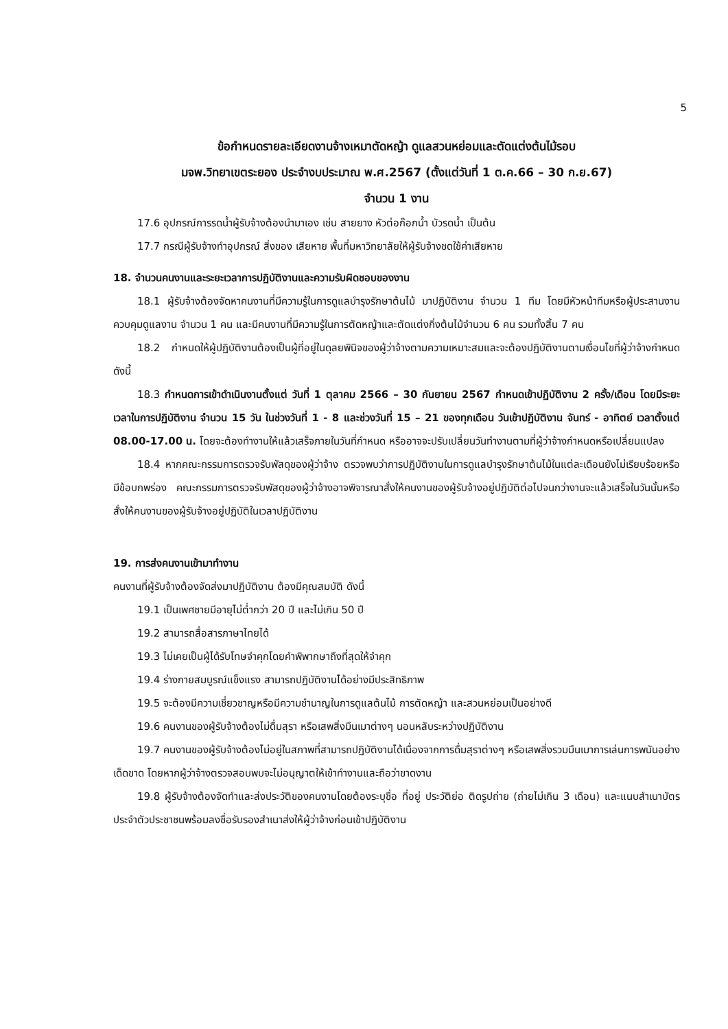5
ข้อกำหนดรายละเอียดงานจ้างเหมาตัดหญ้า ดูแลสวนหย่อมและตัดแต่งต้นไม้รอบ
มจพ.วิทยาเขตระยอง ประจำงบประมาณ พ.ศ.2567 (ตั้งแต่วันที่ 1 ต.ค.66 – 30 ก.ย.67)
จำนวน 1 งาน
17.6 อุปกรณ์การรดน้ำผู้รับจ้างต้องนำมาเอง เช่น สายยาง หัวต่อก๊อกน้ำ บัวรดน้ำ เป็นต้น
17.7 กรณีผู้รับจ้างทำอุปกรณ์ สิ่งของ เสียหาย พื้นที่มหาวิทยาลัยให้ผู้รับจ้างชดใช้ค่าเสียหาย
18. จำนวนคนงานและระยะเวลาการปฏิบัติงานและความรับผิดชอบของงาน
18.1 ผู้รับจ้างต้องจัดหาคนงานที่มีความรู้ในการดูแลบำรุงรักษาต้นไม้ มาปฏิบัติงาน จำนวน 1 ทีม โดยมีหัวหน้าทีมหรือผู้ประสานงานควบคุมดูแลงาน จำนวน 1 คน และมีคนงานที่มีความรู้ในการตัดหญ้าและตัดแต่งกิ่งต้นไม้จำนวน 6 คน รวมทั้งสิ้น 7 คน
18.2 กำหนดให้ผู้ปฏิบัติงานต้องเป็นผู้ที่อยู่ในดุลยพินิจของผู้ว่าจ้างตามความเหมาะสมและจะต้องปฏิบัติงานตามเงื่อนไขที่ผู้ว่าจ้างกำหนด ดังนี้
18.3 กำหนดการเข้าดำเนินงานตั้งแต่ วันที่ 1 ตุลาคม 2566 – 30 กันยายน 2567 กำหนดเข้าปฏิบัติงาน 2 ครั้ง/เดือน โดยมีระยะเวลาในการปฏิบัติงาน จำนวน 15 วัน ในช่วงวันที่ 1 - 8 และช่วงวันที่ 15 – 21 ของทุกเดือน วันเข้าปฏิบัติงาน จันทร์ - อาทิตย์ เวลาตั้งแต่ 08.00-17.00 น. โดยจะต้องทำงานให้แล้วเสร็จภายในวันที่กำหนด หรืออาจจะปรับเปลี่ยนวันทำงานตามที่ผู้ว่าจ้างกำหนดหรือเปลี่ยนแปลง
18.4 หากคณะกรรมการตรวจรับพัสดุของผู้ว่าจ้าง ตรวจพบว่าการปฏิบัติงานในการดูแลบำรุงรักษาต้นไม้ในแต่ละเดือนยังไม่เรียบร้อยหรือมีข้อบกพร่อง คณะกรรมการตรวจรับพัสดุของผู้ว่าจ้างอาจพิจารณาสั่งให้คนงานของผู้รับจ้างอยู่ปฏิบัติต่อไปจนกว่างานจะแล้วเสร็จในวันนั้นหรือสั่งให้คนงานของผู้รับจ้างอยู่ปฏิบัติในเวลาปฏิบัติงาน
19. การส่งคนงานเข้ามาทำงาน
คนงานที่ผู้รับจ้างต้องจัดส่งมาปฏิบัติงาน ต้องมีคุณสมบัติ ดังนี้
19.1 เป็นเพศชายมีอายุไม่ต่ำกว่า 20 ปี และไม่เกิน 50 ปี
19.2 สามารถสื่อสารภาษาไทยได้
19.3 ไม่เคยเป็นผู้ได้รับโทษจำคุกโดยคำพิพากษาถึงที่สุดให้จำคุก
19.4 ร่างกายสมบูรณ์แข็งแรง สามารถปฏิบัติงานได้อย่างมีประสิทธิภาพ
19.5 จะต้องมีความเชี่ยวชาญหรือมีความชำนาญในการดูแลต้นไม้ การตัดหญ้า และสวนหย่อมเป็นอย่างดี
19.6 คนงานของผู้รับจ้างต้องไม่ดื่มสุรา หรือเสพสิ่งมึนเมาต่างๆ นอนหลับระหว่างปฏิบัติงาน
19.7 คนงานของผู้รับจ้างต้องไม่อยู่ในสภาพที่สามารถปฏิบัติงานได้เนื่องจากการดื่มสุราต่างๆ หรือเสพสิ่งรวมมึนเมาการเล่นการพนันอย่างเด็ดขาด โดยหากผู้ว่าจ้างตรวจสอบพบจะไม่อนุญาตให้เข้าทำงานและถือว่าขาดงาน
19.8 ผู้รับจ้างต้องจัดทำและส่งประวัติของคนงานโดยต้องระบุชื่อ ที่อยู่ ประวัติย่อ ติดรูปถ่าย (ถ่ายไม่เกิน 3 เดือน) และแนบสำเนาบัตรประจำตัวประชาชนพร้อมลงชื่อรับรองสำเนาส่งให้ผู้ว่าจ้างก่อนเข้าปฏิบัติงาน